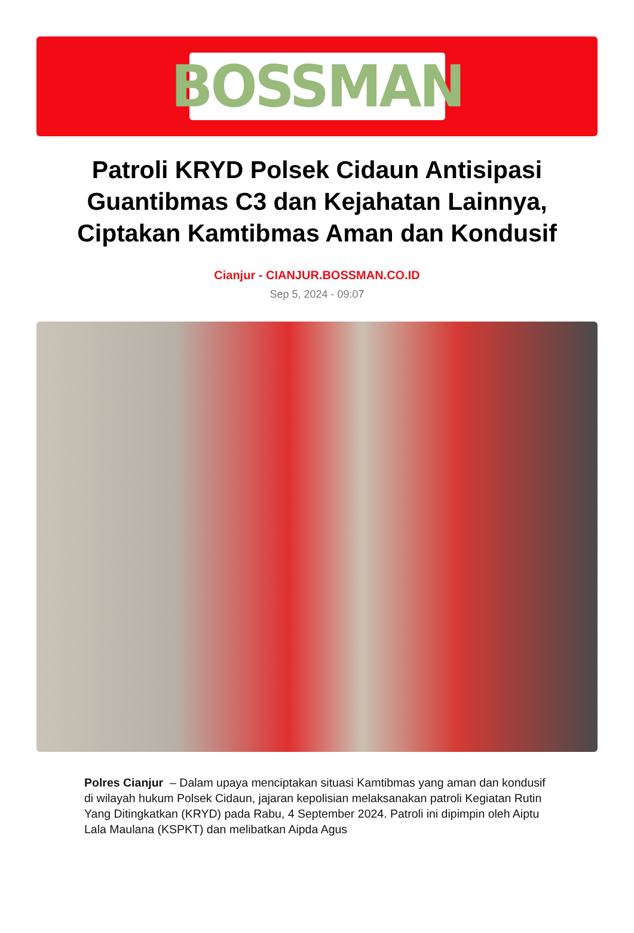BOSSMAN
Patroli KRYD Polsek Cidaun Antisipasi Guantibmas C3 dan Kejahatan Lainnya, Ciptakan Kamtibmas Aman dan Kondusif
Cianjur - CIANJUR.BOSSMAN.CO.ID
Sep 5, 2024 - 09:07
Polres Cianjur – Dalam upaya menciptakan situasi Kamtibmas yang aman dan kondusif di wilayah hukum Polsek Cidaun, jajaran kepolisian melaksanakan patroli Kegiatan Rutin Yang Ditingkatkan (KRYD) pada Rabu, 4 September 2024. Patroli ini dipimpin oleh Aiptu Lala Maulana (KSPKT) dan melibatkan Aipda Agus